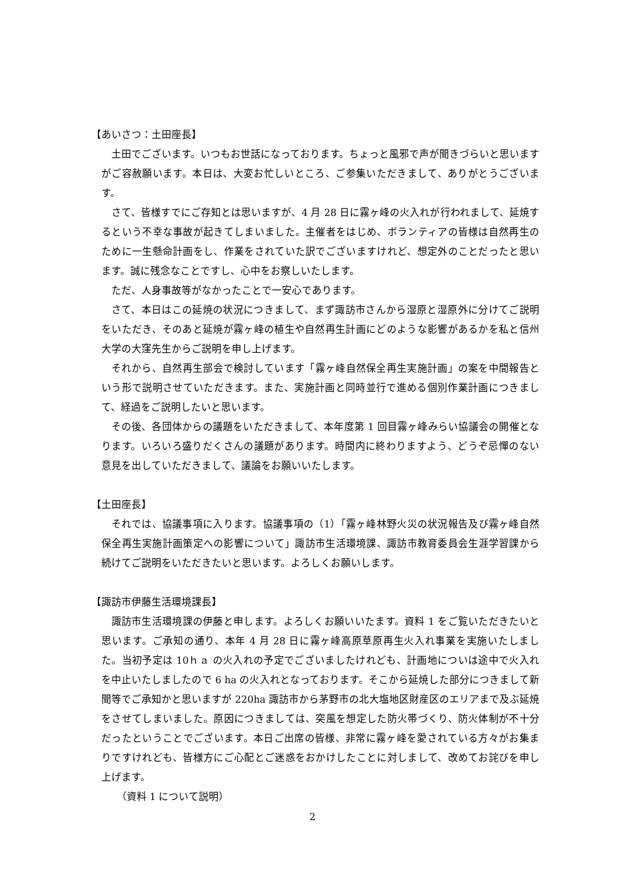【あいさつ：土田座長】
土田でございます。いつもお世話になっております。ちょっと風邪で声が聞きづらいと思いますがご容赦願います。本日は、大変お忙しいところ、ご参集いただきまして、ありがとうございます。
さて、皆様すでにご存知とは思いますが、4 月 28 日に霧ヶ峰の火入れが行われまして、延焼するという不幸な事故が起きてしまいました。主催者をはじめ、ボランティアの皆様は自然再生のために一生懸命計画をし、作業をされていた訳でございますけれど、想定外のことだったと思います。誠に残念なことですし、心中をお察しいたします。
ただ、人身事故等がなかったことで一安心であります。
さて、本日はこの延焼の状況につきまして、まず諏訪市さんから湿原と湿原外に分けてご説明をいただき、そのあと延焼が霧ヶ峰の植生や自然再生計画にどのような影響があるかを私と信州大学の大窪先生からご説明を申し上げます。
それから、自然再生部会で検討しています「霧ヶ峰自然保全再生実施計画」の案を中間報告という形で説明させていただきます。また、実施計画と同時並行で進める個別作業計画につきまして、経過をご説明したいと思います。
その後、各団体からの議題をいただきまして、本年度第 1 回目霧ヶ峰みらい協議会の開催となります。いろいろ盛りだくさんの議題があります。時間内に終わりますよう、どうぞ忌憚のない意見を出していただきまして、議論をお願いいたします。
【土田座長】
それでは、協議事項に入ります。協議事項の（1）「霧ヶ峰林野火災の状況報告及び霧ヶ峰自然保全再生実施計画策定への影響について」諏訪市生活環境課、諏訪市教育委員会生涯学習課から続けてご説明をいただきたいと思います。よろしくお願いします。
【諏訪市伊藤生活環境課長】
諏訪市生活環境課の伊藤と申します。よろしくお願いいたます。資料 1 をご覧いただきたいと思います。ご承知の通り、本年 4 月 28 日に霧ヶ峰高原草原再生火入れ事業を実施いたしました。当初予定は 10ｈａ の火入れの予定でございましたけれども、計画地についは途中で火入れを中止いたしましたので 6 ha の火入れとなっております。そこから延焼した部分につきまして新聞等でご承知かと思いますが 220ha 諏訪市から茅野市の北大塩地区財産区のエリアまで及ぶ延焼をさせてしまいました。原因につきましては、突風を想定した防火帯づくり、防火体制が不十分だったということでございます。本日ご出席の皆様、非常に霧ヶ峰を愛されている方々がお集まりですけれども、皆様方にご心配とご迷惑をおかけしたことに対しまして、改めてお詫びを申し上げます。
　（資料 1 について説明）
2